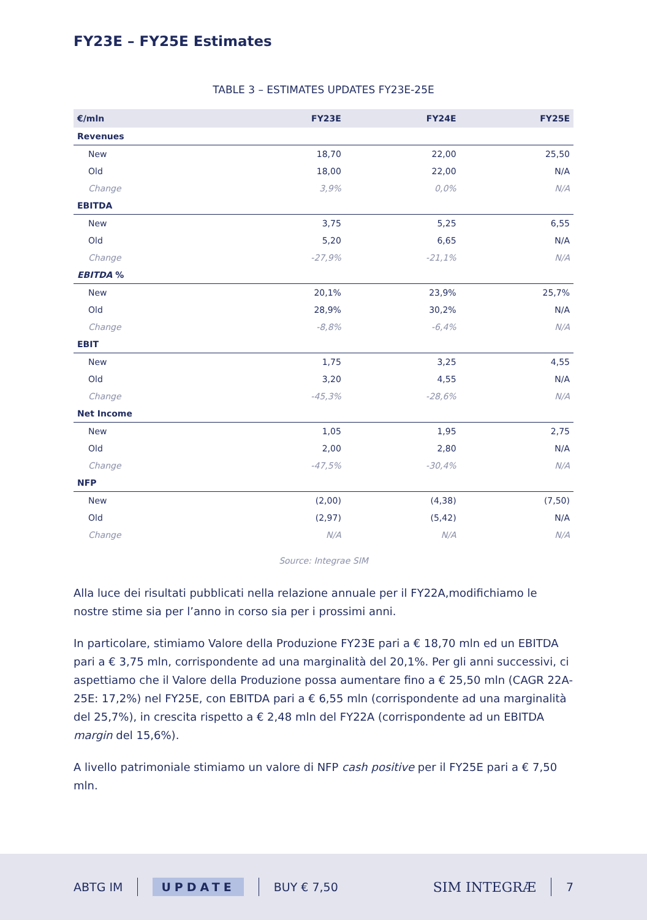FY23E – FY25E Estimates
TABLE 3 – ESTIMATES UPDATES FY23E-25E
| €/mln | FY23E | FY24E | FY25E |
| --- | --- | --- | --- |
| Revenues | | | |
| New | 18,70 | 22,00 | 25,50 |
| Old | 18,00 | 22,00 | N/A |
| Change | 3,9% | 0,0% | N/A |
| EBITDA | | | |
| New | 3,75 | 5,25 | 6,55 |
| Old | 5,20 | 6,65 | N/A |
| Change | -27,9% | -21,1% | N/A |
| EBITDA % | | | |
| New | 20,1% | 23,9% | 25,7% |
| Old | 28,9% | 30,2% | N/A |
| Change | -8,8% | -6,4% | N/A |
| EBIT | | | |
| New | 1,75 | 3,25 | 4,55 |
| Old | 3,20 | 4,55 | N/A |
| Change | -45,3% | -28,6% | N/A |
| Net Income | | | |
| New | 1,05 | 1,95 | 2,75 |
| Old | 2,00 | 2,80 | N/A |
| Change | -47,5% | -30,4% | N/A |
| NFP | | | |
| New | (2,00) | (4,38) | (7,50) |
| Old | (2,97) | (5,42) | N/A |
| Change | N/A | N/A | N/A |
Source: Integrae SIM
Alla luce dei risultati pubblicati nella relazione annuale per il FY22A,modifichiamo le nostre stime sia per l’anno in corso sia per i prossimi anni.
In particolare, stimiamo Valore della Produzione FY23E pari a € 18,70 mln ed un EBITDA pari a € 3,75 mln, corrispondente ad una marginalità del 20,1%. Per gli anni successivi, ci aspettiamo che il Valore della Produzione possa aumentare fino a € 25,50 mln (CAGR 22A-25E: 17,2%) nel FY25E, con EBITDA pari a € 6,55 mln (corrispondente ad una marginalità del 25,7%), in crescita rispetto a € 2,48 mln del FY22A (corrispondente ad un EBITDA margin del 15,6%).
A livello patrimoniale stimiamo un valore di NFP cash positive per il FY25E pari a € 7,50 mln.
ABTG IM UPDATE BUY € 7,50 SIM INTEGRÆ 7